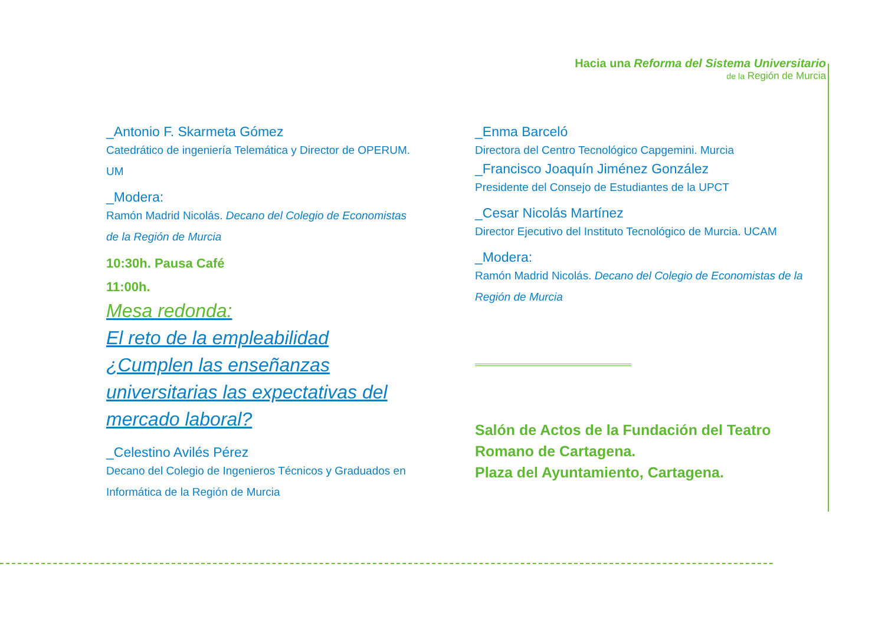Hacia una Reforma del Sistema Universitario
de la Región de Murcia
_Antonio F. Skarmeta Gómez
Catedrático de ingeniería Telemática y Director de OPERUM. UM
_Modera:
Ramón Madrid Nicolás. Decano del Colegio de Economistas de la Región de Murcia
10:30h. Pausa Café
11:00h.
Mesa redonda:
El reto de la empleabilidad ¿Cumplen las enseñanzas universitarias las expectativas del mercado laboral?
_Celestino Avilés Pérez
Decano del Colegio de Ingenieros Técnicos y Graduados en Informática de la Región de Murcia
_Enma Barceló
Directora del Centro Tecnológico Capgemini. Murcia
_Francisco Joaquín Jiménez González
Presidente del Consejo de Estudiantes de la UPCT
_Cesar Nicolás Martínez
Director Ejecutivo del Instituto Tecnológico de Murcia. UCAM
_Modera:
Ramón Madrid Nicolás. Decano del Colegio de Economistas de la Región de Murcia
Salón de Actos de la Fundación del Teatro Romano de Cartagena.
Plaza del Ayuntamiento, Cartagena.